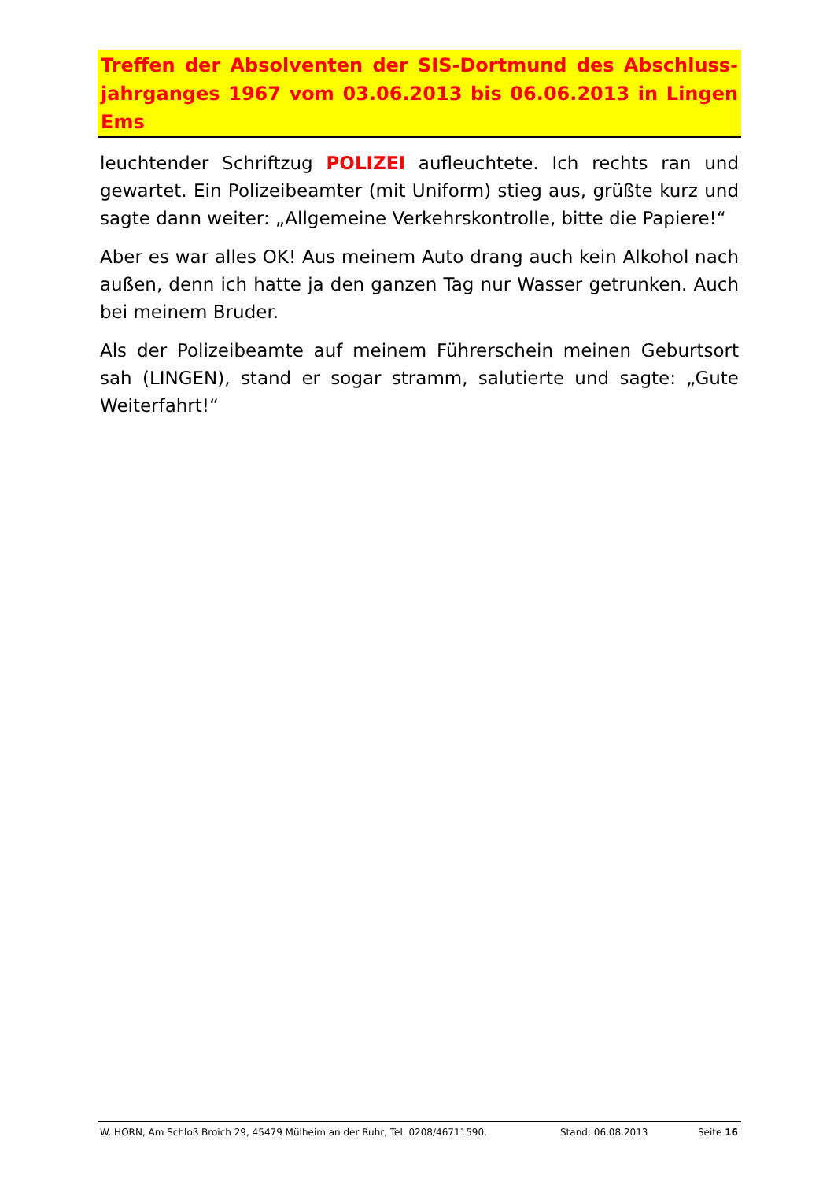Treffen der Absolventen der SIS-Dortmund des Abschluss-jahrganges 1967 vom 03.06.2013 bis 06.06.2013 in Lingen Ems
leuchtender Schriftzug POLIZEI aufleuchtete. Ich rechts ran und gewartet. Ein Polizeibeamter (mit Uniform) stieg aus, grüßte kurz und sagte dann weiter: „Allgemeine Verkehrskontrolle, bitte die Papiere!“
Aber es war alles OK! Aus meinem Auto drang auch kein Alkohol nach außen, denn ich hatte ja den ganzen Tag nur Wasser getrunken. Auch bei meinem Bruder.
Als der Polizeibeamte auf meinem Führerschein meinen Geburtsort sah (LINGEN), stand er sogar stramm, salutierte und sagte: „Gute Weiterfahrt!“
W. HORN, Am Schloß Broich 29, 45479 Mülheim an der Ruhr, Tel. 0208/46711590, Stand: 06.08.2013 Seite 16